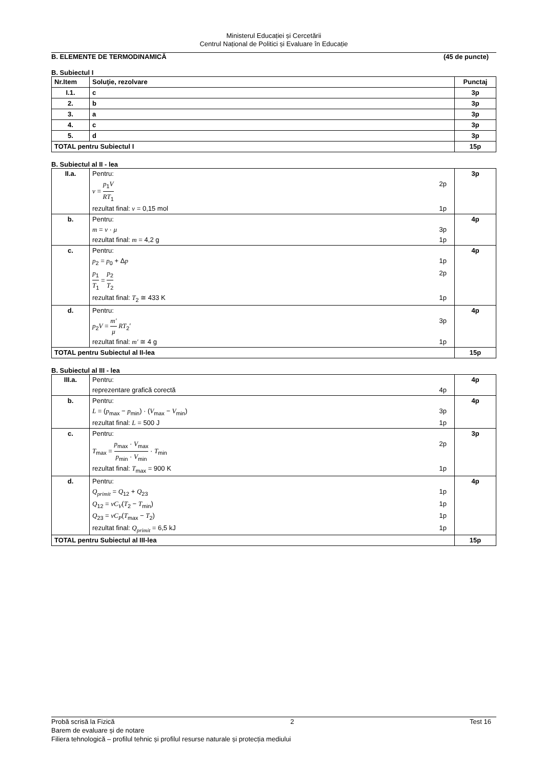Ministerul Educației și Cercetării
Centrul Național de Politici și Evaluare în Educație
B. ELEMENTE DE TERMODINAMICĂ (45 de puncte)
B. Subiectul I
| Nr.Item | Soluţie, rezolvare | Punctaj |
| --- | --- | --- |
| I.1. | c | 3p |
| 2. | b | 3p |
| 3. | a | 3p |
| 4. | c | 3p |
| 5. | d | 3p |
| TOTAL pentru Subiectul I | | 15p |
B. Subiectul al II - lea
| II.a. | Pentru: ν = p<sub>1</sub> V RT<sub>1</sub> 2p rezultat final: ν = 0,15 mol 1p | 3p |
| b. | Pentru: m = ν · μ 3p rezultat final: m = 4,2 g 1p | 4p |
| c. | Pentru: p<sub>2</sub> = p<sub>0</sub> + Δ p 1p p<sub>1</sub> T<sub>1</sub> = p<sub>2</sub> T<sub>2</sub> 2p rezultat final: T<sub>2</sub> ≅ 433 K 1p | 4p |
| d. | Pentru: p<sub>2</sub> V = m′ μ RT<sub>2</sub>′ 3p rezultat final: m′ ≅ 4 g 1p | 4p |
| TOTAL pentru Subiectul al II-lea | | 15p |
B. Subiectul al III - lea
| III.a. | Pentru: reprezentare grafică corectă 4p | 4p |
| b. | Pentru: L = ( p<sub>max</sub> − p<sub>min</sub>) · ( V<sub>max</sub> − V<sub>min</sub>) 3p rezultat final: L = 500 J 1p | 4p |
| c. | Pentru: T<sub>max</sub> = p<sub>max</sub> · V<sub>max</sub> p<sub>min</sub> · V<sub>min</sub> · T<sub>min</sub> 2p rezultat final: T<sub>max</sub> = 900 K 1p | 3p |
| d. | Pentru: Q<sub>primit</sub> = Q<sub>12</sub> + Q<sub>23</sub> 1p Q<sub>12</sub> = νC<sub>V</sub> ( T<sub>2</sub> − T<sub>min</sub>) 1p Q<sub>23</sub> = νC<sub>P</sub> ( T<sub>max</sub> − T<sub>2</sub>) 1p rezultat final: Q<sub>primit</sub> = 6,5 kJ 1p | 4p |
| TOTAL pentru Subiectul al III-lea | | 15p |
Probă scrisă la Fizică 2 Test 16
Barem de evaluare și de notare
Filiera tehnologică – profilul tehnic și profilul resurse naturale și protecția mediului